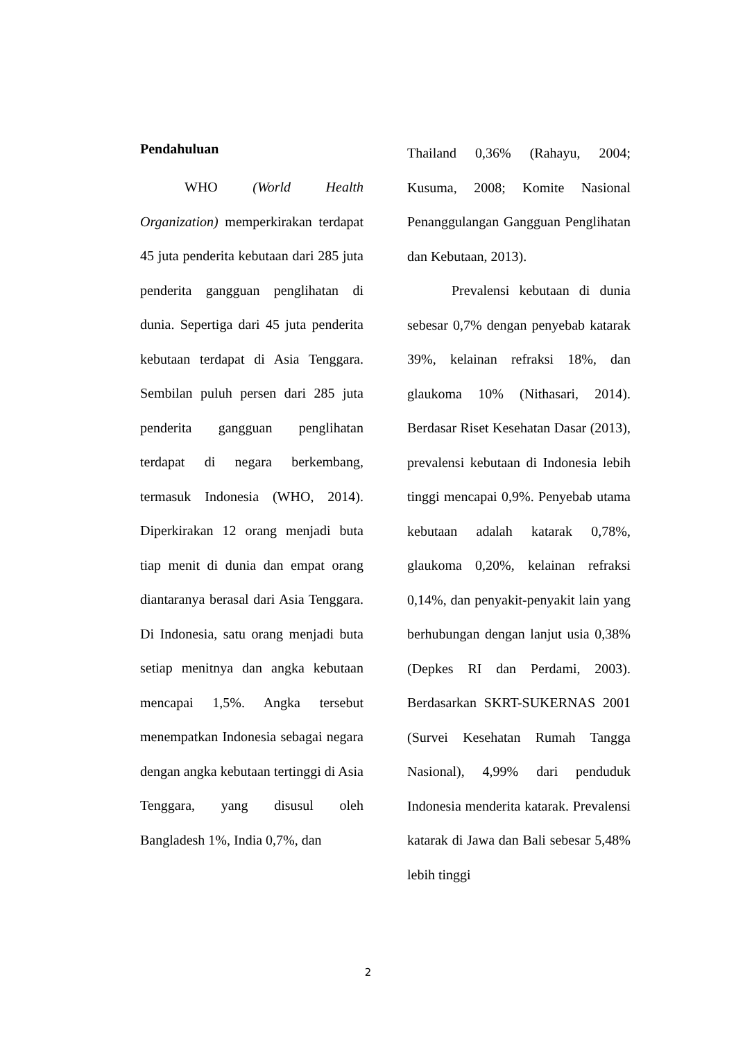Pendahuluan
WHO (World Health Organization) memperkirakan terdapat 45 juta penderita kebutaan dari 285 juta penderita gangguan penglihatan di dunia. Sepertiga dari 45 juta penderita kebutaan terdapat di Asia Tenggara. Sembilan puluh persen dari 285 juta penderita gangguan penglihatan terdapat di negara berkembang, termasuk Indonesia (WHO, 2014). Diperkirakan 12 orang menjadi buta tiap menit di dunia dan empat orang diantaranya berasal dari Asia Tenggara. Di Indonesia, satu orang menjadi buta setiap menitnya dan angka kebutaan mencapai 1,5%. Angka tersebut menempatkan Indonesia sebagai negara dengan angka kebutaan tertinggi di Asia Tenggara, yang disusul oleh Bangladesh 1%, India 0,7%, dan
Thailand 0,36% (Rahayu, 2004; Kusuma, 2008; Komite Nasional Penanggulangan Gangguan Penglihatan dan Kebutaan, 2013).
Prevalensi kebutaan di dunia sebesar 0,7% dengan penyebab katarak 39%, kelainan refraksi 18%, dan glaukoma 10% (Nithasari, 2014). Berdasar Riset Kesehatan Dasar (2013), prevalensi kebutaan di Indonesia lebih tinggi mencapai 0,9%. Penyebab utama kebutaan adalah katarak 0,78%, glaukoma 0,20%, kelainan refraksi 0,14%, dan penyakit-penyakit lain yang berhubungan dengan lanjut usia 0,38% (Depkes RI dan Perdami, 2003). Berdasarkan SKRT-SUKERNAS 2001 (Survei Kesehatan Rumah Tangga Nasional), 4,99% dari penduduk Indonesia menderita katarak. Prevalensi katarak di Jawa dan Bali sebesar 5,48% lebih tinggi
2